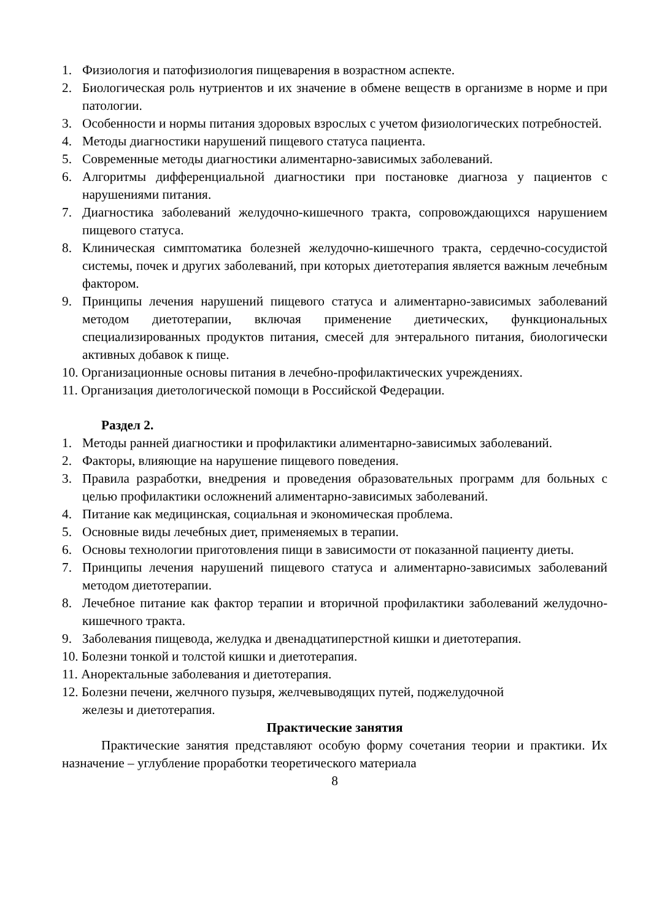1. Физиология и патофизиология пищеварения в возрастном аспекте.
2. Биологическая роль нутриентов и их значение в обмене веществ в организме в норме и при патологии.
3. Особенности и нормы питания здоровых взрослых с учетом физиологических потребностей.
4. Методы диагностики нарушений пищевого статуса пациента.
5. Современные методы диагностики алиментарно-зависимых заболеваний.
6. Алгоритмы дифференциальной диагностики при постановке диагноза у пациентов с нарушениями питания.
7. Диагностика заболеваний желудочно-кишечного тракта, сопровождающихся нарушением пищевого статуса.
8. Клиническая симптоматика болезней желудочно-кишечного тракта, сердечно-сосудистой системы, почек и других заболеваний, при которых диетотерапия является важным лечебным фактором.
9. Принципы лечения нарушений пищевого статуса и алиментарно-зависимых заболеваний методом диетотерапии, включая применение диетических, функциональных специализированных продуктов питания, смесей для энтерального питания, биологически активных добавок к пище.
10. Организационные основы питания в лечебно-профилактических учреждениях.
11. Организация диетологической помощи в Российской Федерации.
Раздел 2.
1. Методы ранней диагностики и профилактики алиментарно-зависимых заболеваний.
2. Факторы, влияющие на нарушение пищевого поведения.
3. Правила разработки, внедрения и проведения образовательных программ для больных с целью профилактики осложнений алиментарно-зависимых заболеваний.
4. Питание как медицинская, социальная и экономическая проблема.
5. Основные виды лечебных диет, применяемых в терапии.
6. Основы технологии приготовления пищи в зависимости от показанной пациенту диеты.
7. Принципы лечения нарушений пищевого статуса и алиментарно-зависимых заболеваний методом диетотерапии.
8. Лечебное питание как фактор терапии и вторичной профилактики заболеваний желудочно-кишечного тракта.
9. Заболевания пищевода, желудка и двенадцатиперстной кишки и диетотерапия.
10. Болезни тонкой и толстой кишки и диетотерапия.
11. Аноректальные заболевания и диетотерапия.
12. Болезни печени, желчного пузыря, желчевыводящих путей, поджелудочной
железы и диетотерапия.
Практические занятия
Практические занятия представляют особую форму сочетания теории и практики. Их назначение – углубление проработки теоретического материала
8